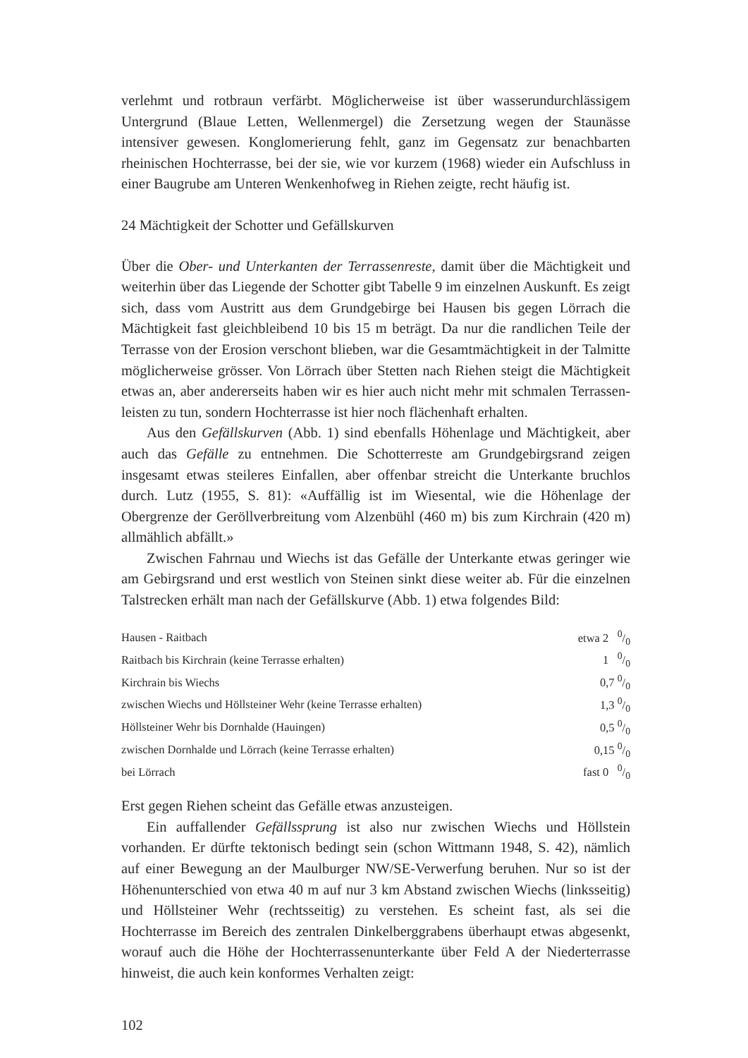verlehmt und rotbraun verfärbt. Möglicherweise ist über wasserundurch­lässigem Untergrund (Blaue Letten, Wellenmergel) die Zersetzung wegen der Staunässe intensiver gewesen. Konglomerierung fehlt, ganz im Gegensatz zur benachbarten rheinischen Hochterrasse, bei der sie, wie vor kurzem (1968) wieder ein Aufschluss in einer Baugrube am Unteren Wenkenhofweg in Riehen zeigte, recht häufig ist.
24 Mächtigkeit der Schotter und Gefällskurven
Über die Ober- und Unterkanten der Terrassenreste, damit über die Mäch­tigkeit und weiterhin über das Liegende der Schotter gibt Tabelle 9 im ein­zelnen Auskunft. Es zeigt sich, dass vom Austritt aus dem Grundgebirge bei Hausen bis gegen Lörrach die Mächtigkeit fast gleichbleibend 10 bis 15 m beträgt. Da nur die randlichen Teile der Terrasse von der Erosion verschont blieben, war die Gesamtmächtigkeit in der Talmitte möglicherweise grösser. Von Lörrach über Stetten nach Riehen steigt die Mächtigkeit etwas an, aber andererseits haben wir es hier auch nicht mehr mit schmalen Terrassen­leisten zu tun, sondern Hochterrasse ist hier noch flächenhaft erhalten.
Aus den Gefällskurven (Abb. 1) sind ebenfalls Höhenlage und Mäch­tigkeit, aber auch das Gefälle zu entnehmen. Die Schotterreste am Grundge­birgsrand zeigen insgesamt etwas steileres Einfallen, aber offenbar streicht die Unterkante bruchlos durch. Lutz (1955, S. 81): «Auffällig ist im Wie­sental, wie die Höhenlage der Obergrenze der Geröllverbreitung vom Alzen­bühl (460 m) bis zum Kirchrain (420 m) allmählich abfällt.»
Zwischen Fahrnau und Wiechs ist das Gefälle der Unterkante etwas ge­ringer wie am Gebirgsrand und erst westlich von Steinen sinkt diese weiter ab. Für die einzelnen Talstrecken erhält man nach der Gefällskurve (Abb. 1) etwa folgendes Bild:
| Hausen - Raitbach | etwa 2 0/0 |
| Raitbach bis Kirchrain (keine Terrasse erhalten) | 1 0/0 |
| Kirchrain bis Wiechs | 0,7 0/0 |
| zwischen Wiechs und Höllsteiner Wehr (keine Terrasse erhalten) | 1,3 0/0 |
| Höllsteiner Wehr bis Dornhalde (Hauingen) | 0,5 0/0 |
| zwischen Dornhalde und Lörrach (keine Terrasse erhalten) | 0,15 0/0 |
| bei Lörrach | fast 0 0/0 |
Erst gegen Riehen scheint das Gefälle etwas anzusteigen.
Ein auffallender Gefällssprung ist also nur zwischen Wiechs und Höll­stein vorhanden. Er dürfte tektonisch bedingt sein (schon Wittmann 1948, S. 42), nämlich auf einer Bewegung an der Maulburger NW/SE-Verwerfung beruhen. Nur so ist der Höhenunterschied von etwa 40 m auf nur 3 km Ab­stand zwischen Wiechs (linksseitig) und Höllsteiner Wehr (rechtsseitig) zu verstehen. Es scheint fast, als sei die Hochterrasse im Bereich des zentralen Dinkelberggrabens überhaupt etwas abgesenkt, worauf auch die Höhe der Hochterrassenunterkante über Feld A der Niederterrasse hinweist, die auch kein konformes Verhalten zeigt:
102